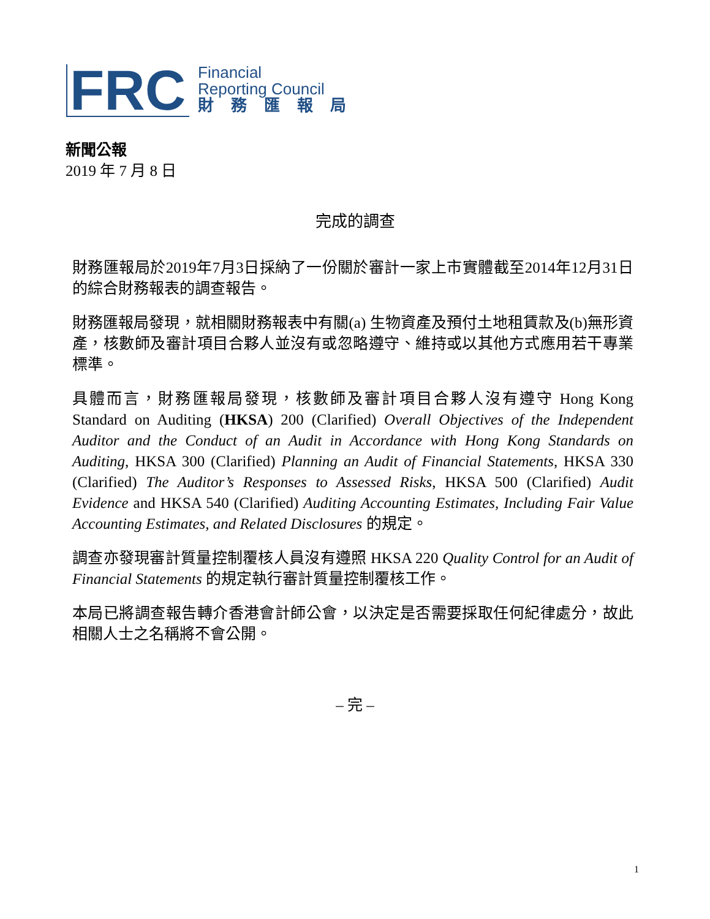FRC
Financial
Reporting Council
財務匯報局
新聞公報
2019 年 7 月 8 日
完成的調查
財務匯報局於2019年7月3日採納了一份關於審計一家上市實體截至2014年12月31日的綜合財務報表的調查報告。
財務匯報局發現，就相關財務報表中有關(a) 生物資產及預付土地租賃款及(b)無形資產，核數師及審計項目合夥人並沒有或忽略遵守、維持或以其他方式應用若干專業標準。
具體而言，財務匯報局發現，核數師及審計項目合夥人沒有遵守 Hong Kong Standard on Auditing (HKSA) 200 (Clarified) Overall Objectives of the Independent Auditor and the Conduct of an Audit in Accordance with Hong Kong Standards on Auditing, HKSA 300 (Clarified) Planning an Audit of Financial Statements, HKSA 330 (Clarified) The Auditor’s Responses to Assessed Risks, HKSA 500 (Clarified) Audit Evidence and HKSA 540 (Clarified) Auditing Accounting Estimates, Including Fair Value Accounting Estimates, and Related Disclosures 的規定。
調查亦發現審計質量控制覆核人員沒有遵照 HKSA 220 Quality Control for an Audit of Financial Statements 的規定執行審計質量控制覆核工作。
本局已將調查報告轉介香港會計師公會，以決定是否需要採取任何紀律處分，故此相關人士之名稱將不會公開。
– 完 –
1